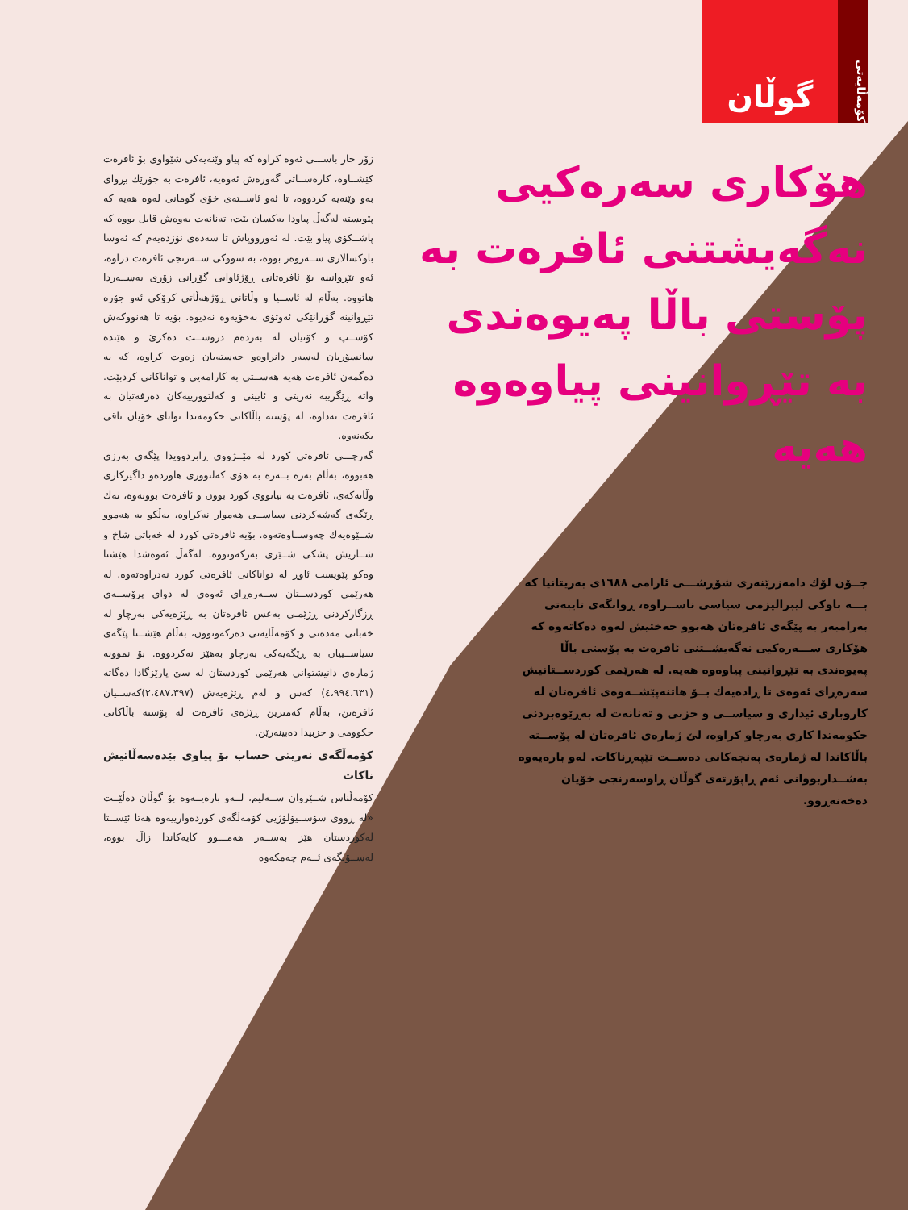کۆمەڵایەتی
گوڵان
هۆکاری سەرەکیی نەگەیشتنی ئافرەت بە پۆستی باڵا پەیوەندی بە تێڕوانینی پیاوەوە هەیە
جــۆن لۆك دامەزرێنەری شۆڕشـــی ئارامی ١٦٨٨ی بەریتانیا کە بـــە باوکی لیبرالیزمی سیاسی ناســراوە، ڕوانگەی تایبەتی بەرامبەر بە پێگەی ئافرەتان هەبوو جەختیش لەوە دەکاتەوە کە هۆکاری ســـەرەکیی نەگەیشــتنی ئافرەت بە پۆستی باڵا پەیوەندی بە تێڕوانینی پیاوەوە هەیە. لە هەرێمی کوردســتانیش سەرەڕای ئەوەی تا ڕادەیەك بــۆ هاتنەپێشــەوەی ئافرەتان لە کاروباری ئیداری و سیاســی و حزبی و تەنانەت لە بەڕێوەبردنی حکومەتدا کاری بەرچاو کراوە، لێ ژمارەی ئافرەتان لە پۆســتە باڵاکاندا لە ژمارەی پەنجەکانی دەســت تێپەڕناکات. لەو بارەیەوە بەشــداربووانی ئەم ڕاپۆرتەی گوڵان ڕاوسەرنجی خۆیان دەخەنەڕوو.
زۆر جار باســـی ئەوە کراوە کە پیاو وێنەیەکی شێواوی بۆ ئافرەت کێشــاوە، کارەســاتی گەورەش ئەوەیە، ئافرەت بە جۆرێك بڕوای بەو وێنەیە کردووە، تا ئەو ئاســتەی خۆی گومانی لەوە هەیە کە پێویستە لەگەڵ پیاودا یەکسان بێت، تەنانەت بەوەش قایل بووە کە پاشــکۆی پیاو بێت. لە ئەورووپاش تا سەدەی نۆزدەیەم کە ئەوسا باوکسالاری ســەروەر بووە، بە سووکی ســەرنجی ئافرەت دراوە، ئەو تێڕوانینە بۆ ئافرەتانی ڕۆژئاوایی گۆڕانی زۆری بەســەردا هاتووە. بەڵام لە ئاســیا و وڵاتانی ڕۆژهەڵاتی کرۆکی ئەو جۆرە تێڕوانینە گۆڕانێکی ئەوتۆی بەخۆیەوە نەدیوە. بۆیە تا هەنووکەش کۆســپ و کۆتیان لە بەردەم دروســت دەکرێ و هێندە سانسۆریان لەسەر دانراوەو جەستەیان زەوت کراوە، کە بە دەگمەن ئافرەت هەیە هەســتی بە کارامەیی و تواناکانی کردبێت. واتە ڕێگریبە نەریتی و ئایینی و کەلتوورییەکان دەرفەتیان بە ئافرەت نەداوە، لە پۆستە باڵاکانی حکومەتدا توانای خۆیان تاقی بکەنەوە.
گەرچـــی ئافرەتی کورد لە مێــژووی ڕابردوویدا پێگەی بەرزی هەبووە، بەڵام بەرە بــەرە بە هۆی کەلتووری هاوردەو داگیرکاری وڵاتەکەی، ئافرەت بە بیانووی کورد بوون و ئافرەت بوونەوە، نەك ڕێگەی گەشەکردنی سیاســی هەموار نەکراوە، بەڵکو بە هەموو شــێوەیەك چەوســاوەتەوە. بۆیە ئافرەتی کورد لە خەباتی شاخ و شــاریش پشکی شــێری بەرکەوتووە. لەگەڵ ئەوەشدا هێشتا وەکو پێویست ئاوڕ لە تواناکانی ئافرەتی کورد نەدراوەتەوە. لە هەرێمی کوردســتان ســەرەڕای ئەوەی لە دوای پرۆســەی ڕزگارکردنی ڕژێمـی بەعس ئافرەتان بە ڕێژەیەکی بەرچاو لە خەباتی مەدەنی و کۆمەڵایەتی دەرکەوتوون، بەڵام هێشــتا پێگەی سیاســییان بە ڕێگەیەکی بەرچاو بەهێز نەکردووە. بۆ نموونە ژمارەی دانیشتوانی هەرێمی کوردستان لە سێ پارێزگادا دەگاتە (٤،٩٩٤،٦٣١) کەس و لەم ڕێژەیەش (٢،٤٨٧،٣٩٧)کەســیان ئافرەتن، بەڵام کەمترین ڕێژەی ئافرەت لە پۆستە باڵاکانی حکوومی و حزبیدا دەبینەرێن.
کۆمەڵگەی نەریتی حساب بۆ پیاوی بێدەسەڵاتیش ناکات
کۆمەڵناس شــێروان ســەلیم، لــەو بارەیــەوە بۆ گوڵان دەڵێــت «لە ڕووی سۆســیۆلۆژیی کۆمەڵگەی کوردەوارییەوە هەتا ئێســتا لەکوردستان هێز بەســەر هەمـــوو کایەکاندا زاڵ بووە، لەســۆنگەی ئــەم چەمکەوە